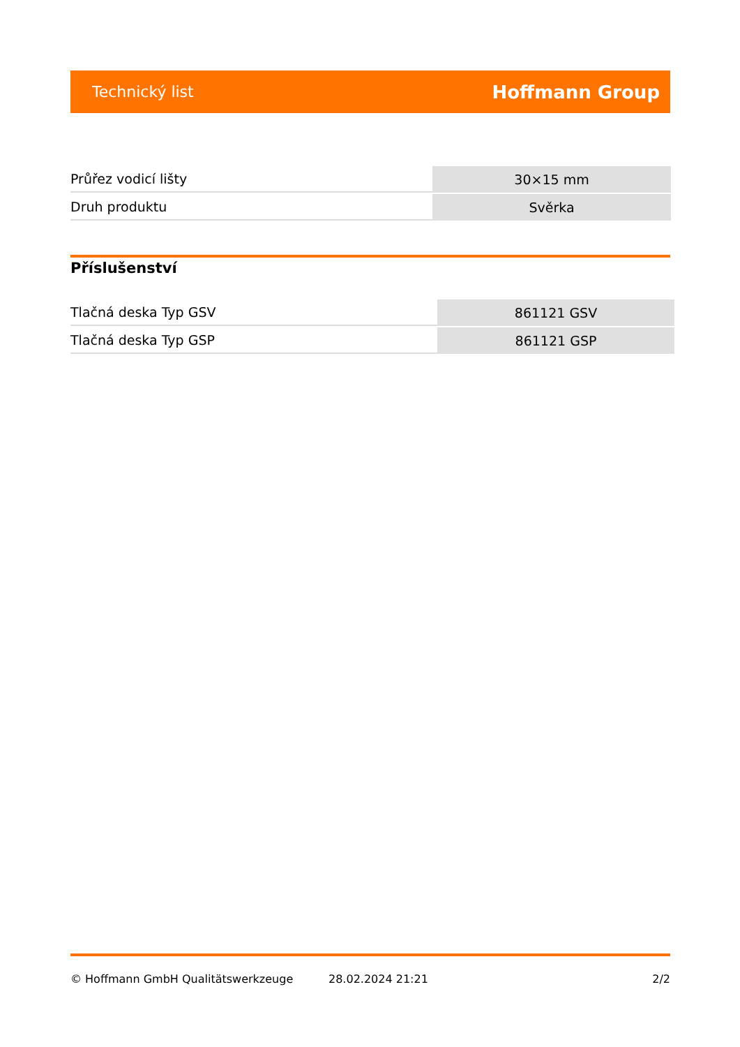Technický list Hoffmann Group
| Průřez vodicí lišty | 30×15 mm |
| Druh produktu | Svěrka |
Příslušenství
| Tlačná deska Typ GSV | 861121 GSV |
| Tlačná deska Typ GSP | 861121 GSP |
© Hoffmann GmbH Qualitätswerkzeuge 28.02.2024 21:21 2/2